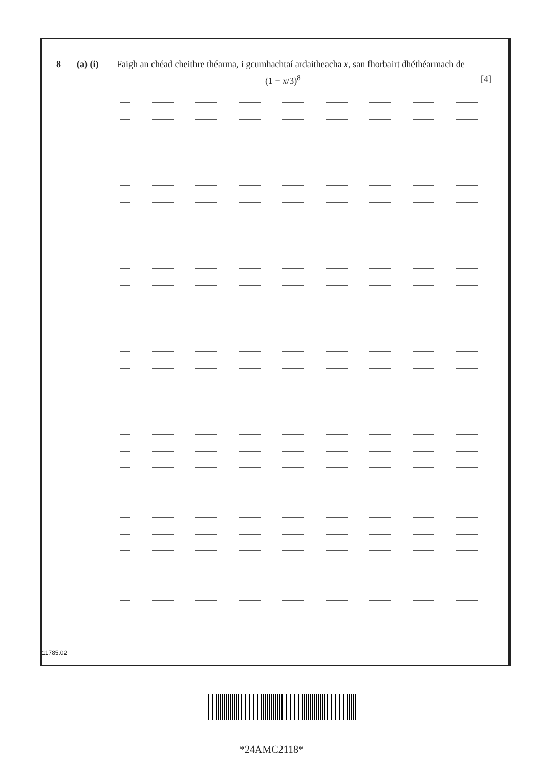8 (a) (i) Faigh an chéad cheithre théarma, i gcumhachtaí ardaitheacha x, san fhorbairt dhéthéarmach de
(1 − x/3)<sup>8</sup> [4]
11785.02
*24AMC2118*